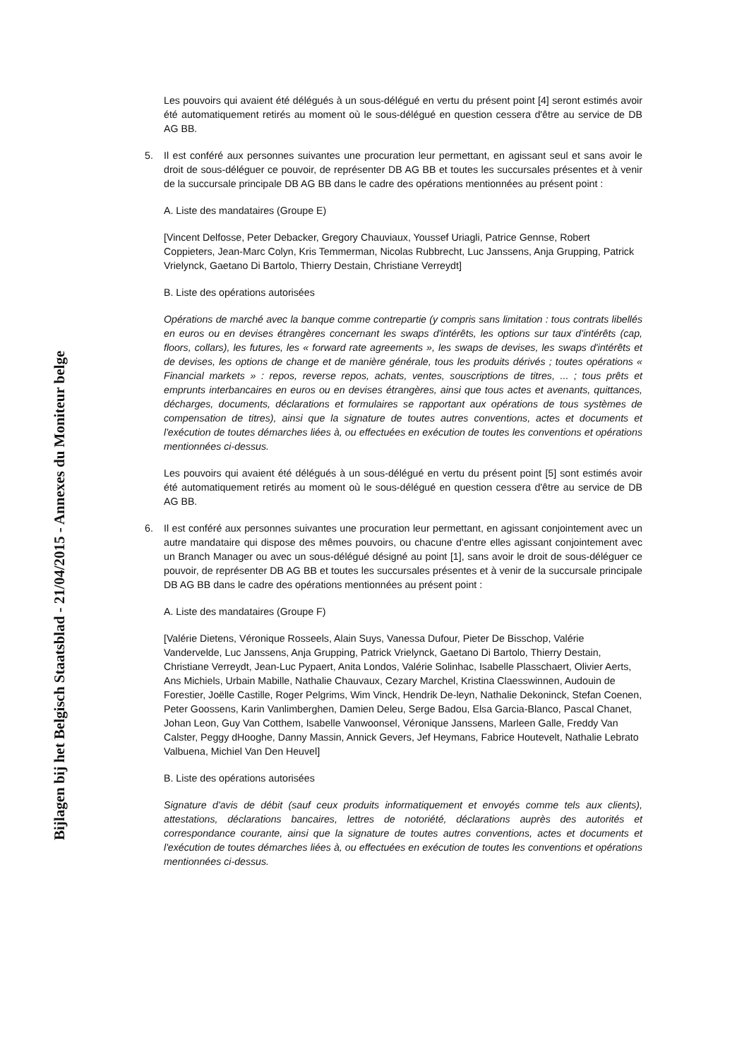Bijlagen bij het Belgisch Staatsblad - 21/04/2015 - Annexes du Moniteur belge
Les pouvoirs qui avaient été délégués à un sous-délégué en vertu du présent point [4] seront estimés avoir été automatiquement retirés au moment où le sous-délégué en question cessera d'être au service de DB AG BB.
5. Il est conféré aux personnes suivantes une procuration leur permettant, en agissant seul et sans avoir le droit de sous-déléguer ce pouvoir, de représenter DB AG BB et toutes les succursales présentes et à venir de la succursale principale DB AG BB dans le cadre des opérations mentionnées au présent point :
A. Liste des mandataires (Groupe E)
[Vincent Delfosse, Peter Debacker, Gregory Chauviaux, Youssef Uriagli, Patrice Gennse, Robert Coppieters, Jean-Marc Colyn, Kris Temmerman, Nicolas Rubbrecht, Luc Janssens, Anja Grupping, Patrick Vrielynck, Gaetano Di Bartolo, Thierry Destain, Christiane Verreydt]
B. Liste des opérations autorisées
Opérations de marché avec la banque comme contrepartie (y compris sans limitation : tous contrats libellés en euros ou en devises étrangères concernant les swaps d'intérêts, les options sur taux d'intérêts (cap, floors, collars), les futures, les « forward rate agreements », les swaps de devises, les swaps d'intérêts et de devises, les options de change et de manière générale, tous les produits dérivés ; toutes opérations « Financial markets » : repos, reverse repos, achats, ventes, souscriptions de titres, ... ; tous prêts et emprunts interbancaires en euros ou en devises étrangères, ainsi que tous actes et avenants, quittances, décharges, documents, déclarations et formulaires se rapportant aux opérations de tous systèmes de compensation de titres), ainsi que la signature de toutes autres conventions, actes et documents et l'exécution de toutes démarches liées à, ou effectuées en exécution de toutes les conventions et opérations mentionnées ci-dessus.
Les pouvoirs qui avaient été délégués à un sous-délégué en vertu du présent point [5] sont estimés avoir été automatiquement retirés au moment où le sous-délégué en question cessera d'être au service de DB AG BB.
6. Il est conféré aux personnes suivantes une procuration leur permettant, en agissant conjointement avec un autre mandataire qui dispose des mêmes pouvoirs, ou chacune d'entre elles agissant conjointement avec un Branch Manager ou avec un sous-délégué désigné au point [1], sans avoir le droit de sous-déléguer ce pouvoir, de représenter DB AG BB et toutes les succursales présentes et à venir de la succursale principale DB AG BB dans le cadre des opérations mentionnées au présent point :
A. Liste des mandataires (Groupe F)
[Valérie Dietens, Véronique Rosseels, Alain Suys, Vanessa Dufour, Pieter De Bisschop, Valérie Vandervelde, Luc Janssens, Anja Grupping, Patrick Vrielynck, Gaetano Di Bartolo, Thierry Destain, Christiane Verreydt, Jean-Luc Pypaert, Anita Londos, Valérie Solinhac, Isabelle Plasschaert, Olivier Aerts, Ans Michiels, Urbain Mabille, Nathalie Chauvaux, Cezary Marchel, Kristina Claesswinnen, Audouin de Forestier, Joëlle Castille, Roger Pelgrims, Wim Vinck, Hendrik De-leyn, Nathalie Dekoninck, Stefan Coenen, Peter Goossens, Karin Vanlimberghen, Damien Deleu, Serge Badou, Elsa Garcia-Blanco, Pascal Chanet, Johan Leon, Guy Van Cotthem, Isabelle Vanwoonsel, Véronique Janssens, Marleen Galle, Freddy Van Calster, Peggy dHooghe, Danny Massin, Annick Gevers, Jef Heymans, Fabrice Houtevelt, Nathalie Lebrato Valbuena, Michiel Van Den Heuvel]
B. Liste des opérations autorisées
Signature d'avis de débit (sauf ceux produits informatiquement et envoyés comme tels aux clients), attestations, déclarations bancaires, lettres de notoriété, déclarations auprès des autorités et correspondance courante, ainsi que la signature de toutes autres conventions, actes et documents et l'exécution de toutes démarches liées à, ou effectuées en exécution de toutes les conventions et opérations mentionnées ci-dessus.